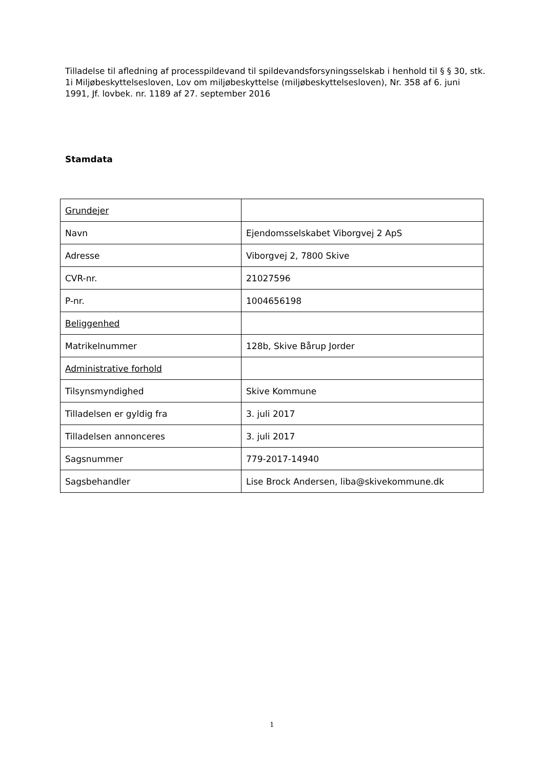Tilladelse til afledning af processpildevand til spildevandsforsyningsselskab i henhold til § § 30, stk. 1i Miljøbeskyttelsesloven, Lov om miljøbeskyttelse (miljøbeskyttelsesloven), Nr. 358 af 6. juni 1991, Jf. lovbek. nr. 1189 af 27. september 2016
Stamdata
| Grundejer | |
| Navn | Ejendomsselskabet Viborgvej 2 ApS |
| Adresse | Viborgvej 2, 7800 Skive |
| CVR-nr. | 21027596 |
| P-nr. | 1004656198 |
| Beliggenhed | |
| Matrikelnummer | 128b, Skive Bårup Jorder |
| Administrative forhold | |
| Tilsynsmyndighed | Skive Kommune |
| Tilladelsen er gyldig fra | 3. juli 2017 |
| Tilladelsen annonceres | 3. juli 2017 |
| Sagsnummer | 779-2017-14940 |
| Sagsbehandler | Lise Brock Andersen, liba@skivekommune.dk |
1